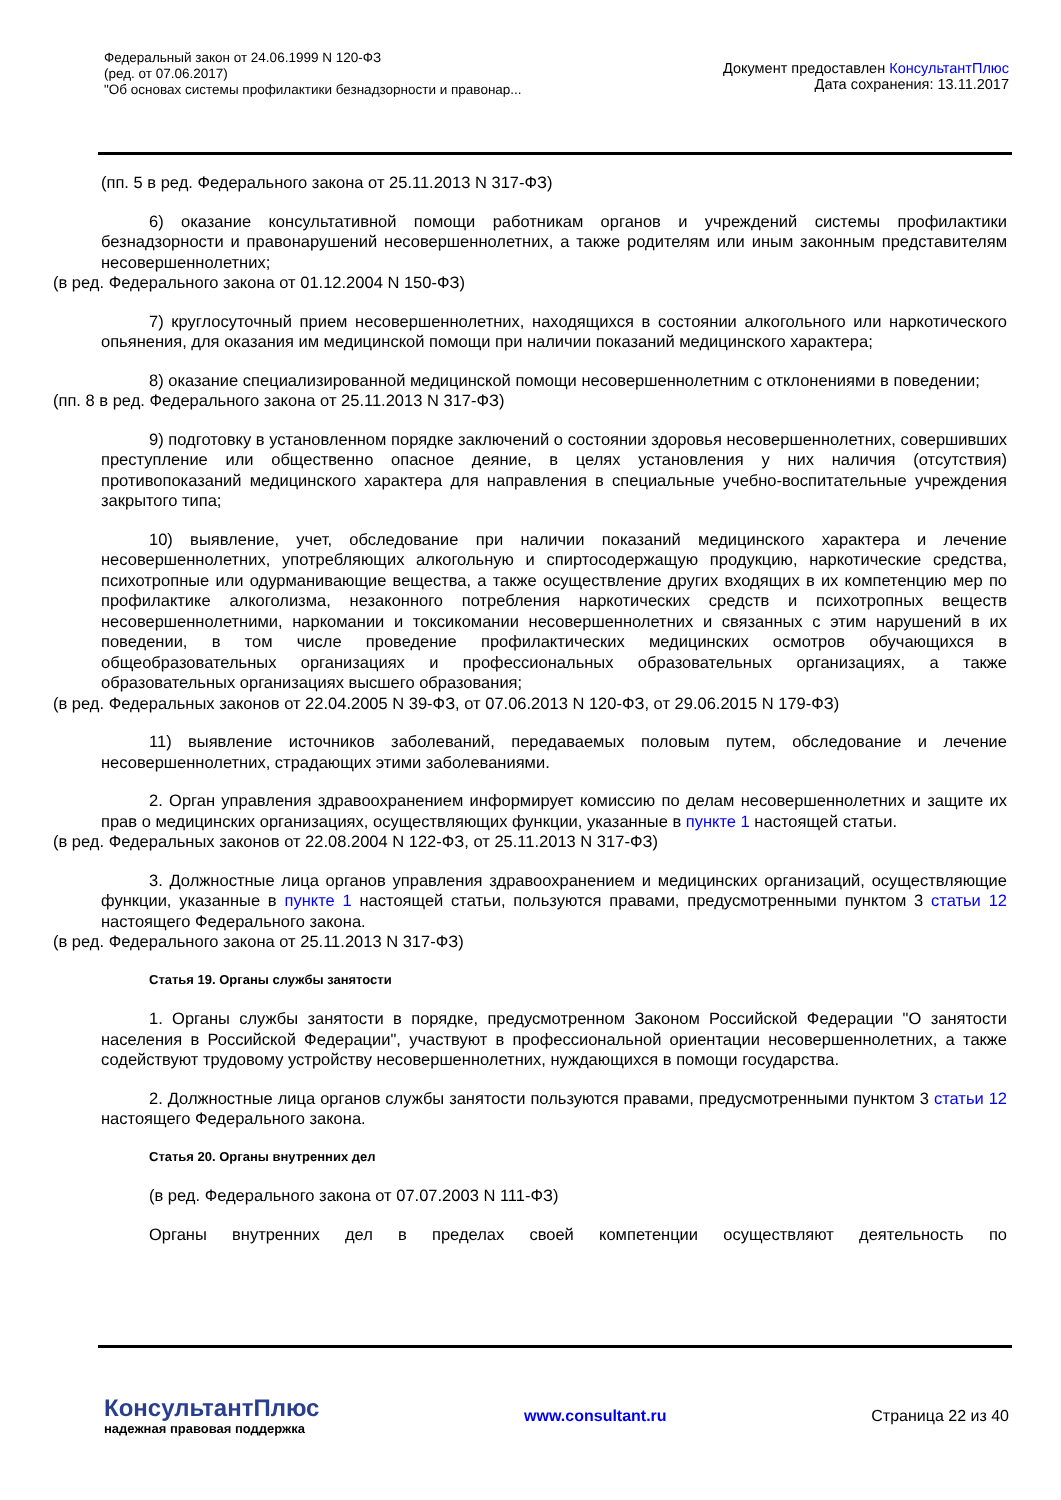Федеральный закон от 24.06.1999 N 120-ФЗ
(ред. от 07.06.2017)
"Об основах системы профилактики безнадзорности и правонар...
Документ предоставлен КонсультантПлюс
Дата сохранения: 13.11.2017
(пп. 5 в ред. Федерального закона от 25.11.2013 N 317-ФЗ)
6) оказание консультативной помощи работникам органов и учреждений системы профилактики безнадзорности и правонарушений несовершеннолетних, а также родителям или иным законным представителям несовершеннолетних;
(в ред. Федерального закона от 01.12.2004 N 150-ФЗ)
7) круглосуточный прием несовершеннолетних, находящихся в состоянии алкогольного или наркотического опьянения, для оказания им медицинской помощи при наличии показаний медицинского характера;
8) оказание специализированной медицинской помощи несовершеннолетним с отклонениями в поведении;
(пп. 8 в ред. Федерального закона от 25.11.2013 N 317-ФЗ)
9) подготовку в установленном порядке заключений о состоянии здоровья несовершеннолетних, совершивших преступление или общественно опасное деяние, в целях установления у них наличия (отсутствия) противопоказаний медицинского характера для направления в специальные учебно-воспитательные учреждения закрытого типа;
10) выявление, учет, обследование при наличии показаний медицинского характера и лечение несовершеннолетних, употребляющих алкогольную и спиртосодержащую продукцию, наркотические средства, психотропные или одурманивающие вещества, а также осуществление других входящих в их компетенцию мер по профилактике алкоголизма, незаконного потребления наркотических средств и психотропных веществ несовершеннолетними, наркомании и токсикомании несовершеннолетних и связанных с этим нарушений в их поведении, в том числе проведение профилактических медицинских осмотров обучающихся в общеобразовательных организациях и профессиональных образовательных организациях, а также образовательных организациях высшего образования;
(в ред. Федеральных законов от 22.04.2005 N 39-ФЗ, от 07.06.2013 N 120-ФЗ, от 29.06.2015 N 179-ФЗ)
11) выявление источников заболеваний, передаваемых половым путем, обследование и лечение несовершеннолетних, страдающих этими заболеваниями.
2. Орган управления здравоохранением информирует комиссию по делам несовершеннолетних и защите их прав о медицинских организациях, осуществляющих функции, указанные в пункте 1 настоящей статьи.
(в ред. Федеральных законов от 22.08.2004 N 122-ФЗ, от 25.11.2013 N 317-ФЗ)
3. Должностные лица органов управления здравоохранением и медицинских организаций, осуществляющие функции, указанные в пункте 1 настоящей статьи, пользуются правами, предусмотренными пунктом 3 статьи 12 настоящего Федерального закона.
(в ред. Федерального закона от 25.11.2013 N 317-ФЗ)
Статья 19. Органы службы занятости
1. Органы службы занятости в порядке, предусмотренном Законом Российской Федерации "О занятости населения в Российской Федерации", участвуют в профессиональной ориентации несовершеннолетних, а также содействуют трудовому устройству несовершеннолетних, нуждающихся в помощи государства.
2. Должностные лица органов службы занятости пользуются правами, предусмотренными пунктом 3 статьи 12 настоящего Федерального закона.
Статья 20. Органы внутренних дел
(в ред. Федерального закона от 07.07.2003 N 111-ФЗ)
Органы внутренних дел в пределах своей компетенции осуществляют деятельность по
КонсультантПлюс
надежная правовая поддержка
www.consultant.ru Страница 22 из 40